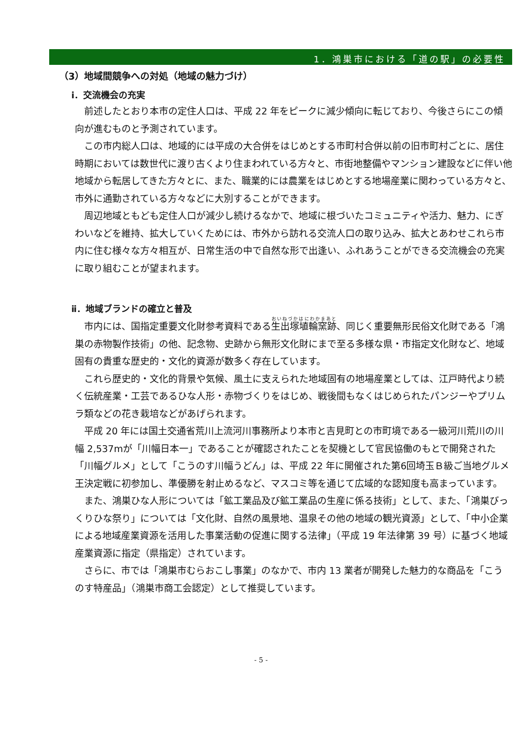1．鴻巣市における「道の駅」の必要性
（3）地域間競争への対処（地域の魅力づけ）
ⅰ．交流機会の充実
前述したとおり本市の定住人口は、平成 22 年をピークに減少傾向に転じており、今後さらにこの傾向が進むものと予測されています。
この市内総人口は、地域的には平成の大合併をはじめとする市町村合併以前の旧市町村ごとに、居住時期においては数世代に渡り古くより住まわれている方々と、市街地整備やマンション建設などに伴い他地域から転居してきた方々とに、また、職業的には農業をはじめとする地場産業に関わっている方々と、市外に通勤されている方々などに大別することができます。
周辺地域ともども定住人口が減少し続けるなかで、地域に根づいたコミュニティや活力、魅力、にぎわいなどを維持、拡大していくためには、市外から訪れる交流人口の取り込み、拡大とあわせこれら市内に住む様々な方々相互が、日常生活の中で自然な形で出逢い、ふれあうことができる交流機会の充実に取り組むことが望まれます。
ⅱ．地域ブランドの確立と普及
市内には、国指定重要文化財参考資料である生出塚埴輪窯跡、同じく重要無形民俗文化財である「鴻巣の赤物製作技術」の他、記念物、史跡から無形文化財にまで至る多様な県・市指定文化財など、地域固有の貴重な歴史的・文化的資源が数多く存在しています。
これら歴史的・文化的背景や気候、風土に支えられた地域固有の地場産業としては、江戸時代より続く伝統産業・工芸であるひな人形・赤物づくりをはじめ、戦後間もなくはじめられたパンジーやプリムラ類などの花き栽培などがあげられます。
平成 20 年には国土交通省荒川上流河川事務所より本市と吉見町との市町境である一級河川荒川の川幅 2,537mが「川幅日本一」であることが確認されたことを契機として官民協働のもとで開発された「川幅グルメ」として「こうのす川幅うどん」は、平成 22 年に開催された第6回埼玉Ｂ級ご当地グルメ王決定戦に初参加し、準優勝を射止めるなど、マスコミ等を通じて広域的な認知度も高まっています。
また、鴻巣ひな人形については「鉱工業品及び鉱工業品の生産に係る技術」として、また、「鴻巣びっくりひな祭り」については「文化財、自然の風景地、温泉その他の地域の観光資源」として、「中小企業による地域産業資源を活用した事業活動の促進に関する法律」（平成 19 年法律第 39 号）に基づく地域産業資源に指定（県指定）されています。
さらに、市では「鴻巣市むらおこし事業」のなかで、市内 13 業者が開発した魅力的な商品を「こうのす特産品」（鴻巣市商工会認定）として推奨しています。
- 5 -